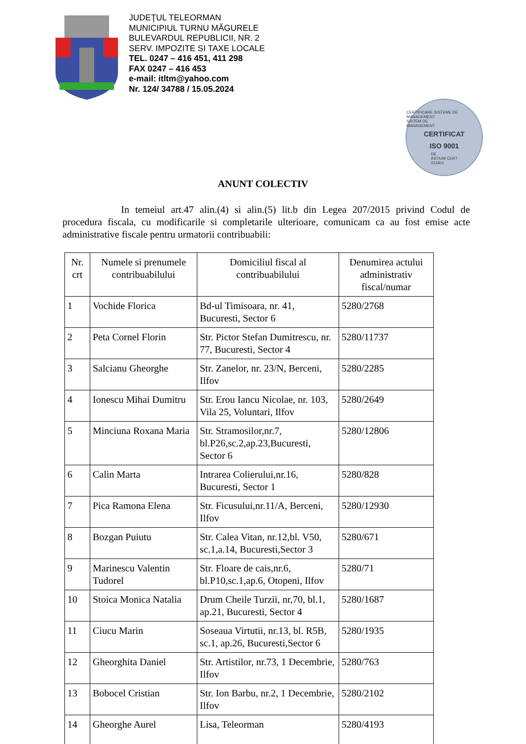JUDEŢUL TELEORMAN
MUNICIPIUL TURNU MĂGURELE
BULEVARDUL REPUBLICII, NR. 2
SERV. IMPOZITE SI TAXE LOCALE
TEL. 0247 – 416 451, 411 298
FAX 0247 – 416 453
e-mail: itltm@yahoo.com
Nr. 124/ 34788 / 15.05.2024
CERTIFICARE SISTEME DE MANAGEMENT
SISTEM DE
MANAGEMENT
CERTIFICAT
ISO 9001
DE
INITIUM CERT
013401
ANUNT COLECTIV
In temeiul art.47 alin.(4) si alin.(5) lit.b din Legea 207/2015 privind Codul de procedura fiscala, cu modificarile si completarile ulterioare, comunicam ca au fost emise acte administrative fiscale pentru urmatorii contribuabili:
| Nr. crt | Numele si prenumele contribuabilului | Domiciliul fiscal al contribuabilului | Denumirea actului administrativ fiscal/numar |
| --- | --- | --- | --- |
| 1 | Vochide Florica | Bd-ul Timisoara, nr. 41, Bucuresti, Sector 6 | 5280/2768 |
| 2 | Peta Cornel Florin | Str. Pictor Stefan Dumitrescu, nr. 77, Bucuresti, Sector 4 | 5280/11737 |
| 3 | Salcianu Gheorghe | Str. Zanelor, nr. 23/N, Berceni, Ilfov | 5280/2285 |
| 4 | Ionescu Mihai Dumitru | Str. Erou Iancu Nicolae, nr. 103, Vila 25, Voluntari, Ilfov | 5280/2649 |
| 5 | Minciuna Roxana Maria | Str. Stramosilor,nr.7, bl.P26,sc.2,ap.23,Bucuresti, Sector 6 | 5280/12806 |
| 6 | Calin Marta | Intrarea Colierului,nr.16, Bucuresti, Sector 1 | 5280/828 |
| 7 | Pica Ramona Elena | Str. Ficusului,nr.11/A, Berceni, Ilfov | 5280/12930 |
| 8 | Bozgan Puiutu | Str. Calea Vitan, nr.12,bl. V50, sc.1,a.14, Bucuresti,Sector 3 | 5280/671 |
| 9 | Marinescu Valentin Tudorel | Str. Floare de cais,nr.6, bl.P10,sc.1,ap.6, Otopeni, Ilfov | 5280/71 |
| 10 | Stoica Monica Natalia | Drum Cheile Turzii, nr,70, bl.1, ap.21, Bucuresti, Sector 4 | 5280/1687 |
| 11 | Ciucu Marin | Soseaua Virtutii, nr.13, bl. R5B, sc.1, ap.26, Bucuresti,Sector 6 | 5280/1935 |
| 12 | Gheorghita Daniel | Str. Artistilor, nr.73, 1 Decembrie, Ilfov | 5280/763 |
| 13 | Bobocel Cristian | Str. Ion Barbu, nr.2, 1 Decembrie, Ilfov | 5280/2102 |
| 14 | Gheorghe Aurel | Lisa, Teleorman | 5280/4193 |